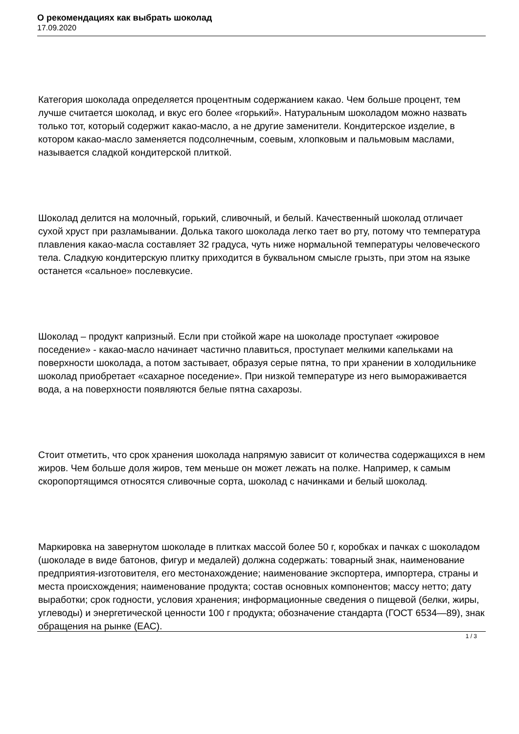О рекомендациях как выбрать шоколад
17.09.2020
Категория шоколада определяется процентным содержанием какао. Чем больше процент, тем лучше считается шоколад, и вкус его более «горький». Натуральным шоколадом можно назвать только тот, который содержит какао-масло, а не другие заменители. Кондитерское изделие, в котором какао-масло заменяется подсолнечным, соевым, хлопковым и пальмовым маслами, называется сладкой кондитерской плиткой.
Шоколад делится на молочный, горький, сливочный, и белый. Качественный шоколад отличает сухой хруст при разламывании. Долька такого шоколада легко тает во рту, потому что температура плавления какао-масла составляет 32 градуса, чуть ниже нормальной температуры человеческого тела. Сладкую кондитерскую плитку приходится в буквальном смысле грызть, при этом на языке останется «сальное» послевкусие.
Шоколад – продукт капризный. Если при стойкой жаре на шоколаде проступает «жировое поседение» - какао-масло начинает частично плавиться, проступает мелкими капельками на поверхности шоколада, а потом застывает, образуя серые пятна, то при хранении в холодильнике шоколад приобретает «сахарное поседение». При низкой температуре из него вымораживается вода, а на поверхности появляются белые пятна сахарозы.
Стоит отметить, что срок хранения шоколада напрямую зависит от количества содержащихся в нем жиров. Чем больше доля жиров, тем меньше он может лежать на полке. Например, к самым скоропортящимся относятся сливочные сорта, шоколад с начинками и белый шоколад.
Маркировка на завернутом шоколаде в плитках массой более 50 г, коробках и пачках с шоколадом (шоколаде в виде батонов, фигур и медалей) должна содержать: товарный знак, наименование предприятия-изготовителя, его местонахождение; наименование экспортера, импортера, страны и места происхождения; наименование продукта; состав основных компонентов; массу нетто; дату выработки; срок годности, условия хранения; информационные сведения о пищевой (белки, жиры, углеводы) и энергетической ценности 100 г продукта; обозначение стандарта (ГОСТ 6534—89), знак обращения на рынке (ЕАС).
1 / 3